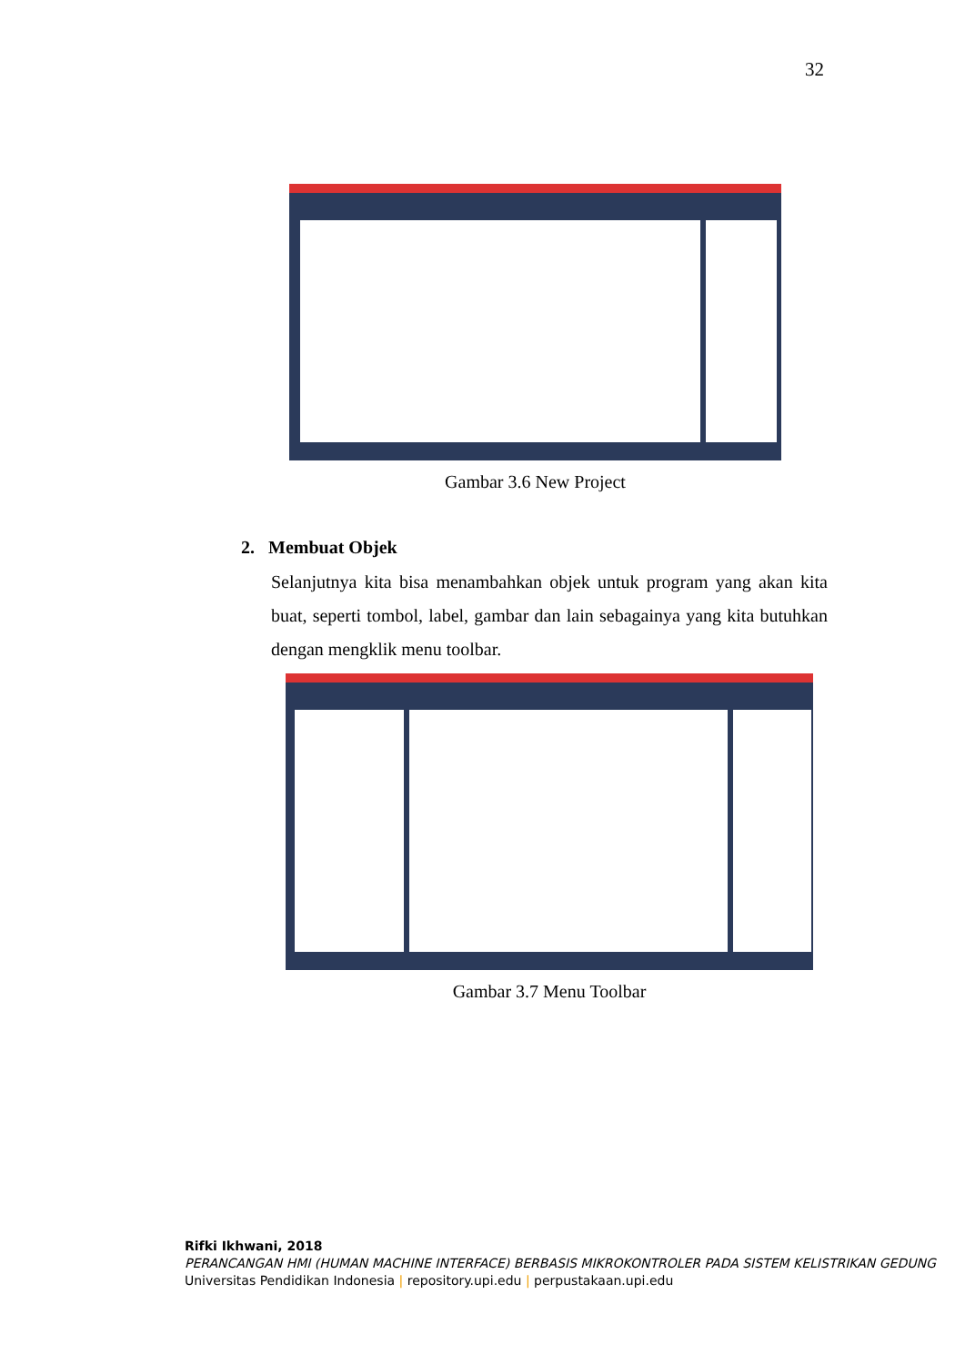32
Gambar 3.6 New Project
2. Membuat Objek
Selanjutnya kita bisa menambahkan objek untuk program yang akan kita buat, seperti tombol, label, gambar dan lain sebagainya yang kita butuhkan dengan mengklik menu toolbar.
Gambar 3.7 Menu Toolbar
Rifki Ikhwani, 2018
PERANCANGAN HMI (HUMAN MACHINE INTERFACE) BERBASIS MIKROKONTROLER PADA SISTEM KELISTRIKAN GEDUNG
Universitas Pendidikan Indonesia | repository.upi.edu | perpustakaan.upi.edu